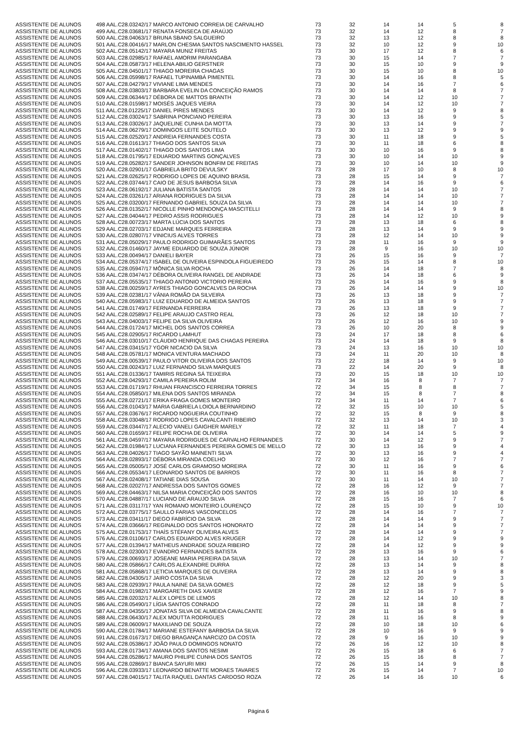| ASSISTENTE DE ALUNOS | 498 AAL.C28.03242/17 MARCO ANTONIO CORREIA DE CARVALHO | 73 | 32 | 14 | 14 | 5 | 8 |
| ASSISTENTE DE ALUNOS | 499 AAL.C28.03681/17 RENATA FONSECA DE ARAÚJO | 73 | 32 | 14 | 12 | 8 | 7 |
| ASSISTENTE DE ALUNOS | 500 AAL.C28.04063/17 BRUNA SBANO SALGUEIRO | 73 | 32 | 13 | 12 | 8 | 8 |
| ASSISTENTE DE ALUNOS | 501 AAL.C28.00416/17 MARLON CHESMA SANTOS NASCIMENTO HASSEL | 73 | 32 | 10 | 12 | 9 | 10 |
| ASSISTENTE DE ALUNOS | 502 AAL.C28.05142/17 MAYARA MUNIZ FREITAS | 73 | 30 | 17 | 12 | 8 | 6 |
| ASSISTENTE DE ALUNOS | 503 AAL.C28.02985/17 RAFAEL AMORIM PARANGABA | 73 | 30 | 15 | 14 | 7 | 7 |
| ASSISTENTE DE ALUNOS | 504 AAL.C28.05873/17 HELENA ABILIO GERSTNER | 73 | 30 | 15 | 10 | 9 | 9 |
| ASSISTENTE DE ALUNOS | 505 AAL.C28.04501/17 THIAGO MOREIRA CHAGAS | 73 | 30 | 15 | 10 | 8 | 10 |
| ASSISTENTE DE ALUNOS | 506 AAL.C28.05998/17 RAFAEL TUPINAMBÁ PIMENTEL | 73 | 30 | 14 | 16 | 8 | 5 |
| ASSISTENTE DE ALUNOS | 507 AAL.C28.04279/17 VIVIANE LIMA MENDES | 73 | 30 | 14 | 16 | 7 | 6 |
| ASSISTENTE DE ALUNOS | 508 AAL.C28.03803/17 BARBARA EVELIN DA CONCEIÇÃO RAMOS | 73 | 30 | 14 | 14 | 8 | 7 |
| ASSISTENTE DE ALUNOS | 509 AAL.C28.06344/17 DÉBORA DE MATTOS BRANTH | 73 | 30 | 14 | 12 | 10 | 7 |
| ASSISTENTE DE ALUNOS | 510 AAL.C28.01598/17 MOISÉS JAQUES VIEIRA | 73 | 30 | 14 | 12 | 10 | 7 |
| ASSISTENTE DE ALUNOS | 511 AAL.C28.01225/17 DANIEL PIRES MENDES | 73 | 30 | 14 | 12 | 9 | 8 |
| ASSISTENTE DE ALUNOS | 512 AAL.C28.03024/17 SABRINA PONCIANO PEREIRA | 73 | 30 | 13 | 16 | 9 | 5 |
| ASSISTENTE DE ALUNOS | 513 AAL.C28.03026/17 JAQUELINE CUNHA DA MOTTA | 73 | 30 | 13 | 14 | 9 | 7 |
| ASSISTENTE DE ALUNOS | 514 AAL.C28.06279/17 DOMINGOS LEITE SOUTELO | 73 | 30 | 13 | 12 | 9 | 9 |
| ASSISTENTE DE ALUNOS | 515 AAL.C28.02520/17 ANDREIA FERNANDES COSTA | 73 | 30 | 11 | 18 | 9 | 5 |
| ASSISTENTE DE ALUNOS | 516 AAL.C28.01613/17 THIAGO DOS SANTOS SILVA | 73 | 30 | 11 | 18 | 6 | 8 |
| ASSISTENTE DE ALUNOS | 517 AAL.C28.01402/17 THIAGO DOS SANTOS LIMA | 73 | 30 | 10 | 16 | 9 | 8 |
| ASSISTENTE DE ALUNOS | 518 AAL.C28.01795/17 EDUARDO MARTINS GONÇALVES | 73 | 30 | 10 | 14 | 10 | 9 |
| ASSISTENTE DE ALUNOS | 519 AAL.C28.05282/17 SANDER JOHNSON BONFIM DE FREITAS | 73 | 30 | 10 | 14 | 10 | 9 |
| ASSISTENTE DE ALUNOS | 520 AAL.C28.02901/17 GABRIELA BRITO DEVULSKY | 73 | 28 | 17 | 10 | 8 | 10 |
| ASSISTENTE DE ALUNOS | 521 AAL.C28.02625/17 RODRIGO LOPES DE AQUINO BRASIL | 73 | 28 | 15 | 14 | 9 | 7 |
| ASSISTENTE DE ALUNOS | 522 AAL.C28.03744/17 CAIO DE JESUS BARBOSA SILVA | 73 | 28 | 14 | 16 | 9 | 6 |
| ASSISTENTE DE ALUNOS | 523 AAL.C28.06192/17 JULIANA BATISTA SANTOS | 73 | 28 | 14 | 14 | 10 | 7 |
| ASSISTENTE DE ALUNOS | 524 AAL.C28.03261/17 ARIANA RODRIGUES DA SILVA | 73 | 28 | 14 | 14 | 10 | 7 |
| ASSISTENTE DE ALUNOS | 525 AAL.C28.03200/17 FERNANDO GABRIEL SOUZA DA SILVA | 73 | 28 | 14 | 14 | 10 | 7 |
| ASSISTENTE DE ALUNOS | 526 AAL.C28.01352/17 NICOLLE PINHO MENDONÇA MASCITELLI | 73 | 28 | 14 | 14 | 9 | 8 |
| ASSISTENTE DE ALUNOS | 527 AAL.C28.04044/17 PEDRO ASSIS RODRIGUES | 73 | 28 | 14 | 12 | 10 | 9 |
| ASSISTENTE DE ALUNOS | 528 AAL.C28.00723/17 MARTA LÚCIA DOS SANTOS | 73 | 28 | 13 | 18 | 6 | 8 |
| ASSISTENTE DE ALUNOS | 529 AAL.C28.02703/17 EDJANE MARQUES FERREIRA | 73 | 28 | 13 | 14 | 9 | 9 |
| ASSISTENTE DE ALUNOS | 530 AAL.C28.02807/17 VINICIUS ALVES TORRES | 73 | 28 | 12 | 14 | 10 | 9 |
| ASSISTENTE DE ALUNOS | 531 AAL.C28.05029/17 PAULO RODRIGO GUIMARÃES SANTOS | 73 | 28 | 11 | 16 | 9 | 9 |
| ASSISTENTE DE ALUNOS | 532 AAL.C28.01460/17 JAYME EDUARDO DE SOUZA JÚNIOR | 73 | 28 | 9 | 16 | 10 | 10 |
| ASSISTENTE DE ALUNOS | 533 AAL.C28.00494/17 DANIELI BAYER | 73 | 26 | 15 | 16 | 9 | 7 |
| ASSISTENTE DE ALUNOS | 534 AAL.C28.05374/17 ISABEL DE OLIVEIRA ESPINDOLA FIGUEIREDO | 73 | 26 | 15 | 14 | 8 | 10 |
| ASSISTENTE DE ALUNOS | 535 AAL.C28.05947/17 MÔNICA SILVA ROCHA | 73 | 26 | 14 | 18 | 7 | 8 |
| ASSISTENTE DE ALUNOS | 536 AAL.C28.03474/17 DÉBORA OLIVEIRA RANGEL DE ANDRADE | 73 | 26 | 14 | 18 | 6 | 9 |
| ASSISTENTE DE ALUNOS | 537 AAL.C28.05535/17 THIAGO ANTONIO VICTORIO PEREIRA | 73 | 26 | 14 | 16 | 9 | 8 |
| ASSISTENTE DE ALUNOS | 538 AAL.C28.00259/17 AYRES THIAGO GONCALVES DA ROCHA | 73 | 26 | 14 | 14 | 9 | 10 |
| ASSISTENTE DE ALUNOS | 539 AAL.C28.02381/17 VÂNIA ROMÃO DA SILVEIRA | 73 | 26 | 13 | 18 | 9 | 7 |
| ASSISTENTE DE ALUNOS | 540 AAL.C28.05983/17 LUIZ EDUARDO DE ALMEIDA SANTOS | 73 | 26 | 13 | 18 | 9 | 7 |
| ASSISTENTE DE ALUNOS | 541 AAL.C28.01749/17 FERNANDA FERREIRA | 73 | 26 | 13 | 18 | 9 | 7 |
| ASSISTENTE DE ALUNOS | 542 AAL.C28.02589/17 FELIPE ARAUJO CASTRO REAL | 73 | 26 | 12 | 18 | 10 | 7 |
| ASSISTENTE DE ALUNOS | 543 AAL.C28.04003/17 FELIPE DA SILVA OLIVEIRA | 73 | 26 | 12 | 16 | 10 | 9 |
| ASSISTENTE DE ALUNOS | 544 AAL.C28.01724/17 MICHEL DOS SANTOS CORREA | 73 | 26 | 10 | 20 | 8 | 9 |
| ASSISTENTE DE ALUNOS | 545 AAL.C28.02905/17 RICARDO LAMHUT | 73 | 24 | 17 | 18 | 8 | 6 |
| ASSISTENTE DE ALUNOS | 546 AAL.C28.03010/17 CLÁUDIO HENRIQUE DAS CHAGAS PEREIRA | 73 | 24 | 14 | 18 | 9 | 8 |
| ASSISTENTE DE ALUNOS | 547 AAL.C28.03415/17 YGOR NICACIO DA SILVA | 73 | 24 | 13 | 16 | 10 | 10 |
| ASSISTENTE DE ALUNOS | 548 AAL.C28.05781/17 MONICA VENTURA MACHADO | 73 | 24 | 11 | 20 | 10 | 8 |
| ASSISTENTE DE ALUNOS | 549 AAL.C28.00539/17 PAULO VITOR OLIVEIRA DOS SANTOS | 73 | 22 | 18 | 14 | 9 | 10 |
| ASSISTENTE DE ALUNOS | 550 AAL.C28.00243/17 LUIZ FERNANDO SILVA MARQUES | 73 | 22 | 14 | 20 | 9 | 8 |
| ASSISTENTE DE ALUNOS | 551 AAL.C28.01336/17 TAMIRIS REGINA SÁ TEIXEIRA | 73 | 20 | 15 | 18 | 10 | 10 |
| ASSISTENTE DE ALUNOS | 552 AAL.C28.04293/17 CAMILA PEREIRA ROLIM | 72 | 34 | 16 | 8 | 7 | 7 |
| ASSISTENTE DE ALUNOS | 553 AAL.C28.01719/17 RHUAN FRANCISCO FERREIRA TORRES | 72 | 34 | 15 | 8 | 8 | 7 |
| ASSISTENTE DE ALUNOS | 554 AAL.C28.05850/17 MILENA DOS SANTOS MIRANDA | 72 | 34 | 15 | 8 | 7 | 8 |
| ASSISTENTE DE ALUNOS | 555 AAL.C28.02721/17 ERIKA FRAGA GOMES MONTEIRO | 72 | 34 | 11 | 14 | 7 | 6 |
| ASSISTENTE DE ALUNOS | 556 AAL.C28.01043/17 MARIA GABRIELA LOIOLA BERNARDINO | 72 | 32 | 15 | 10 | 10 | 5 |
| ASSISTENTE DE ALUNOS | 557 AAL.C28.03676/17 RICARDO NOGUEIRA COUTINHO | 72 | 32 | 15 | 8 | 9 | 8 |
| ASSISTENTE DE ALUNOS | 558 AAL.C28.03048/17 RODRIGO LOPES CAVALCANTI RIBEIRO | 72 | 32 | 13 | 14 | 10 | 3 |
| ASSISTENTE DE ALUNOS | 559 AAL.C28.03447/17 ALECIO VANELI GAIGHER MARELY | 72 | 32 | 11 | 18 | 7 | 4 |
| ASSISTENTE DE ALUNOS | 560 AAL.C28.01659/17 FELIPE ROCHA DE OLIVEIRA | 72 | 30 | 14 | 14 | 5 | 9 |
| ASSISTENTE DE ALUNOS | 561 AAL.C28.04597/17 MAYARA RODRIGUES DE CARVALHO FERNANDES | 72 | 30 | 14 | 12 | 9 | 7 |
| ASSISTENTE DE ALUNOS | 562 AAL.C28.01984/17 LUCIANA FERNANDES PEREIRA GOMES DE MELLO | 72 | 30 | 13 | 16 | 9 | 4 |
| ASSISTENTE DE ALUNOS | 563 AAL.C28.04026/17 TIAGO SAYÃO MAINENTI SILVA | 72 | 30 | 13 | 16 | 9 | 4 |
| ASSISTENTE DE ALUNOS | 564 AAL.C28.02893/17 DÉBORA MIRANDA COELHO | 72 | 30 | 12 | 16 | 7 | 7 |
| ASSISTENTE DE ALUNOS | 565 AAL.C28.05005/17 JOSÉ CARLOS GRAMOSO MOREIRA | 72 | 30 | 11 | 16 | 9 | 6 |
| ASSISTENTE DE ALUNOS | 566 AAL.C28.05534/17 LEONARDO SANTOS DE BARROS | 72 | 30 | 11 | 16 | 8 | 7 |
| ASSISTENTE DE ALUNOS | 567 AAL.C28.02408/17 TATIANE DIAS SOUSA | 72 | 30 | 11 | 14 | 10 | 7 |
| ASSISTENTE DE ALUNOS | 568 AAL.C28.02027/17 ANDRESSA DOS SANTOS GOMES | 72 | 28 | 16 | 12 | 9 | 7 |
| ASSISTENTE DE ALUNOS | 569 AAL.C28.04463/17 NILSA MARIA CONCEIÇÃO DOS SANTOS | 72 | 28 | 16 | 10 | 10 | 8 |
| ASSISTENTE DE ALUNOS | 570 AAL.C28.04887/17 LUCIANO DE ARAUJO SILVA | 72 | 28 | 15 | 16 | 7 | 6 |
| ASSISTENTE DE ALUNOS | 571 AAL.C28.03117/17 YAN ROMANO MONTEIRO LOURENÇO | 72 | 28 | 15 | 10 | 9 | 10 |
| ASSISTENTE DE ALUNOS | 572 AAL.C28.03775/17 SAULLO FARIAS VASCONCELOS | 72 | 28 | 14 | 16 | 7 | 7 |
| ASSISTENTE DE ALUNOS | 573 AAL.C28.03411/17 DIEGO FABRÍCIO DA SILVA | 72 | 28 | 14 | 14 | 9 | 7 |
| ASSISTENTE DE ALUNOS | 574 AAL.C28.03666/17 REGINALDO DOS SANTOS HONORATO | 72 | 28 | 14 | 14 | 9 | 7 |
| ASSISTENTE DE ALUNOS | 575 AAL.C28.01753/17 THAÍS STÉFANY OLIVEIRA ALVES | 72 | 28 | 14 | 14 | 9 | 7 |
| ASSISTENTE DE ALUNOS | 576 AAL.C28.01106/17 CARLOS EDUARDO ALVES KRUGER | 72 | 28 | 14 | 12 | 9 | 9 |
| ASSISTENTE DE ALUNOS | 577 AAL.C28.01394/17 MATHEUS ANDRADE SOUZA RIBEIRO | 72 | 28 | 14 | 12 | 9 | 9 |
| ASSISTENTE DE ALUNOS | 578 AAL.C28.02300/17 EVANDRO FERNANDES BATISTA | 72 | 28 | 13 | 16 | 9 | 6 |
| ASSISTENTE DE ALUNOS | 579 AAL.C28.00693/17 JOSEANE MARIA PEREIRA DA SILVA | 72 | 28 | 13 | 14 | 10 | 7 |
| ASSISTENTE DE ALUNOS | 580 AAL.C28.05866/17 CARLOS ALEXANDRE DURRA | 72 | 28 | 13 | 14 | 9 | 8 |
| ASSISTENTE DE ALUNOS | 581 AAL.C28.05868/17 LETICIA MARQUES DE OLIVEIRA | 72 | 28 | 13 | 14 | 9 | 8 |
| ASSISTENTE DE ALUNOS | 582 AAL.C28.04305/17 JAIRO COSTA DA SILVA | 72 | 28 | 12 | 20 | 9 | 3 |
| ASSISTENTE DE ALUNOS | 583 AAL.C28.02939/17 PAULA NAINE DA SILVA GOMES | 72 | 28 | 12 | 18 | 9 | 5 |
| ASSISTENTE DE ALUNOS | 584 AAL.C28.01982/17 MARGARETH DIAS XAVIER | 72 | 28 | 12 | 16 | 7 | 9 |
| ASSISTENTE DE ALUNOS | 585 AAL.C28.02032/17 ALEX LOPES DE LEMOS | 72 | 28 | 12 | 14 | 10 | 8 |
| ASSISTENTE DE ALUNOS | 586 AAL.C28.05490/17 LÍGIA SANTOS CONRADO | 72 | 28 | 11 | 18 | 8 | 7 |
| ASSISTENTE DE ALUNOS | 587 AAL.C28.04355/17 JONATAS SILVA DE ALMEIDA CAVALCANTE | 72 | 28 | 11 | 16 | 9 | 8 |
| ASSISTENTE DE ALUNOS | 588 AAL.C28.06430/17 ALEX MOUTTA RODRIGUES | 72 | 28 | 11 | 16 | 8 | 9 |
| ASSISTENTE DE ALUNOS | 589 AAL.C28.06009/17 MAXILIANO DE SOUZA | 72 | 28 | 10 | 18 | 10 | 6 |
| ASSISTENTE DE ALUNOS | 590 AAL.C28.01784/17 MARIANE ESTEFANY BARBOSA DA SILVA | 72 | 28 | 10 | 16 | 9 | 9 |
| ASSISTENTE DE ALUNOS | 591 AAL.C28.01673/17 DIEGO BRAGANÇA NARCIZO DA COSTA | 72 | 28 | 9 | 16 | 10 | 9 |
| ASSISTENTE DE ALUNOS | 592 AAL.C28.05386/17 JOÃO PAULO DOMINGOS NONATO | 72 | 26 | 16 | 12 | 10 | 8 |
| ASSISTENTE DE ALUNOS | 593 AAL.C28.01734/17 AMANA DOS SANTOS NESIMI | 72 | 26 | 15 | 18 | 6 | 7 |
| ASSISTENTE DE ALUNOS | 594 AAL.C28.05286/17 MAURO PHILIPE CUNHA DOS SANTOS | 72 | 26 | 15 | 16 | 8 | 7 |
| ASSISTENTE DE ALUNOS | 595 AAL.C28.02869/17 BIANCA SAYURI MIKI | 72 | 26 | 15 | 14 | 9 | 8 |
| ASSISTENTE DE ALUNOS | 596 AAL.C28.03933/17 LEONARDO BENATTE MORAES TAVARES | 72 | 26 | 15 | 14 | 7 | 10 |
| ASSISTENTE DE ALUNOS | 597 AAL.C28.04015/17 TALITA RAQUEL DANTAS CARDOSO ROZA | 72 | 26 | 14 | 16 | 10 | 6 |
Página 6